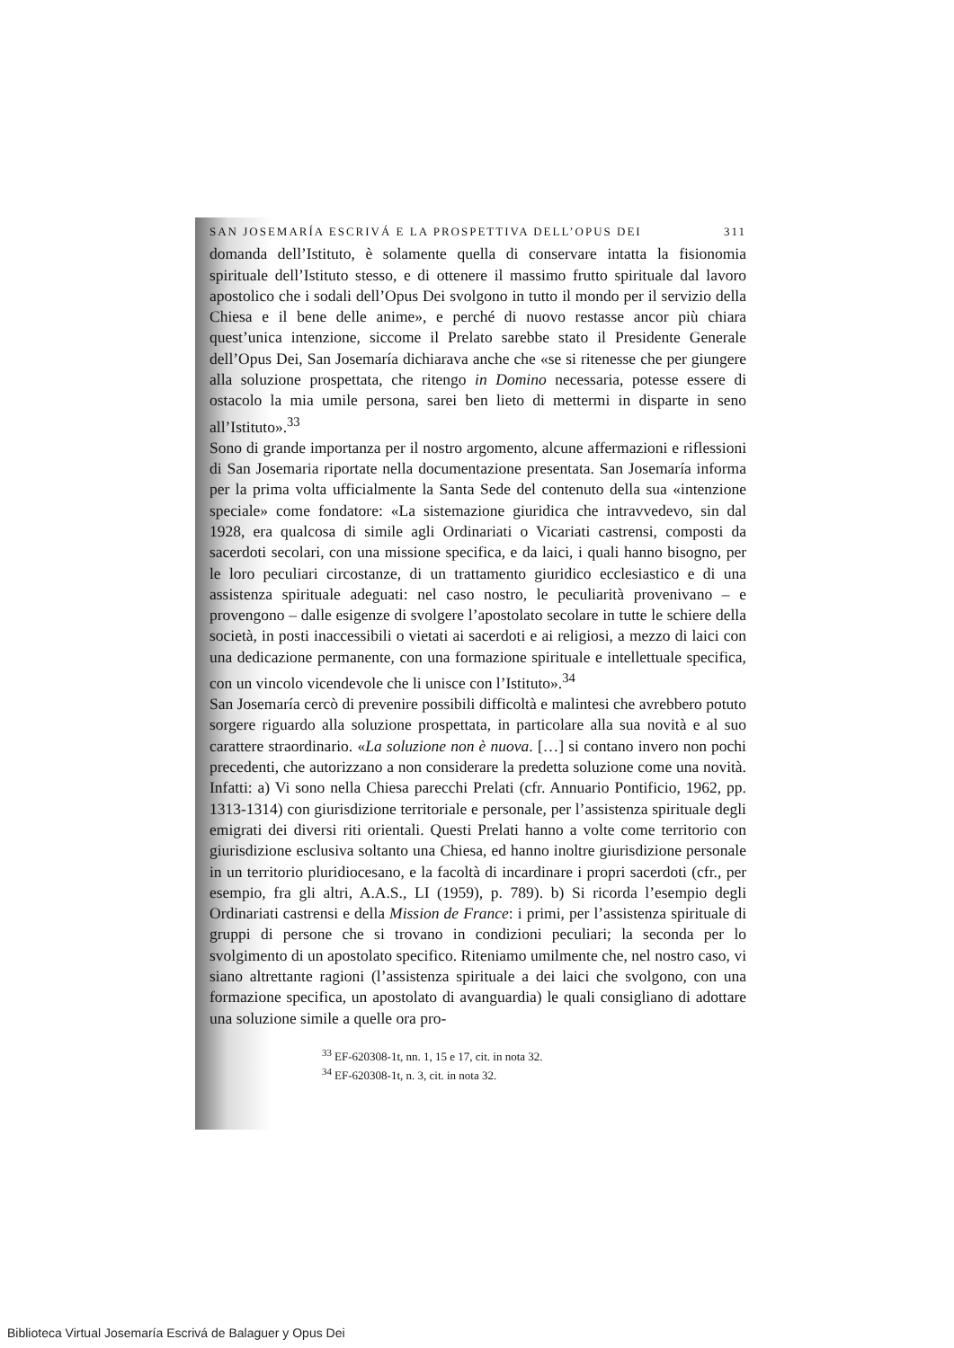SAN JOSEMARÍA ESCRIVÁ E LA PROSPETTIVA DELL’OPUS DEI 311
domanda dell’Istituto, è solamente quella di conservare intatta la fisionomia spirituale dell’Istituto stesso, e di ottenere il massimo frutto spirituale dal lavoro apostolico che i sodali dell’Opus Dei svolgono in tutto il mondo per il servizio della Chiesa e il bene delle anime», e perché di nuovo restasse ancor più chiara quest’unica intenzione, siccome il Prelato sarebbe stato il Presidente Generale dell’Opus Dei, San Josemaría dichiarava anche che «se si ritenesse che per giungere alla soluzione prospettata, che ritengo in Domino necessaria, potesse essere di ostacolo la mia umile persona, sarei ben lieto di mettermi in disparte in seno all’Istituto».<sup>33</sup>
Sono di grande importanza per il nostro argomento, alcune affermazioni e riflessioni di San Josemaria riportate nella documentazione presentata. San Josemaría informa per la prima volta ufficialmente la Santa Sede del contenuto della sua «intenzione speciale» come fondatore: «La sistemazione giuridica che intravvedevo, sin dal 1928, era qualcosa di simile agli Ordinariati o Vicariati castrensi, composti da sacerdoti secolari, con una missione specifica, e da laici, i quali hanno bisogno, per le loro peculiari circostanze, di un trattamento giuridico ecclesiastico e di una assistenza spirituale adeguati: nel caso nostro, le peculiarità provenivano – e provengono – dalle esigenze di svolgere l’apostolato secolare in tutte le schiere della società, in posti inaccessibili o vietati ai sacerdoti e ai religiosi, a mezzo di laici con una dedicazione permanente, con una formazione spirituale e intellettuale specifica, con un vincolo vicendevole che li unisce con l’Istituto».<sup>34</sup>
San Josemaría cercò di prevenire possibili difficoltà e malintesi che avrebbero potuto sorgere riguardo alla soluzione prospettata, in particolare alla sua novità e al suo carattere straordinario. «La soluzione non è nuova. […] si contano invero non pochi precedenti, che autorizzano a non considerare la predetta soluzione come una novità. Infatti: a) Vi sono nella Chiesa parecchi Prelati (cfr. Annuario Pontificio, 1962, pp. 1313-1314) con giurisdizione territoriale e personale, per l’assistenza spirituale degli emigrati dei diversi riti orientali. Questi Prelati hanno a volte come territorio con giurisdizione esclusiva soltanto una Chiesa, ed hanno inoltre giurisdizione personale in un territorio pluridiocesano, e la facoltà di incardinare i propri sacerdoti (cfr., per esempio, fra gli altri, A.A.S., LI (1959), p. 789). b) Si ricorda l’esempio degli Ordinariati castrensi e della Mission de France: i primi, per l’assistenza spirituale di gruppi di persone che si trovano in condizioni peculiari; la seconda per lo svolgimento di un apostolato specifico. Riteniamo umilmente che, nel nostro caso, vi siano altrettante ragioni (l’assistenza spirituale a dei laici che svolgono, con una formazione specifica, un apostolato di avanguardia) le quali consigliano di adottare una soluzione simile a quelle ora pro-
<sup>33</sup> EF-620308-1t, nn. 1, 15 e 17, cit. in nota 32.
<sup>34</sup> EF-620308-1t, n. 3, cit. in nota 32.
Biblioteca Virtual Josemaría Escrivá de Balaguer y Opus Dei